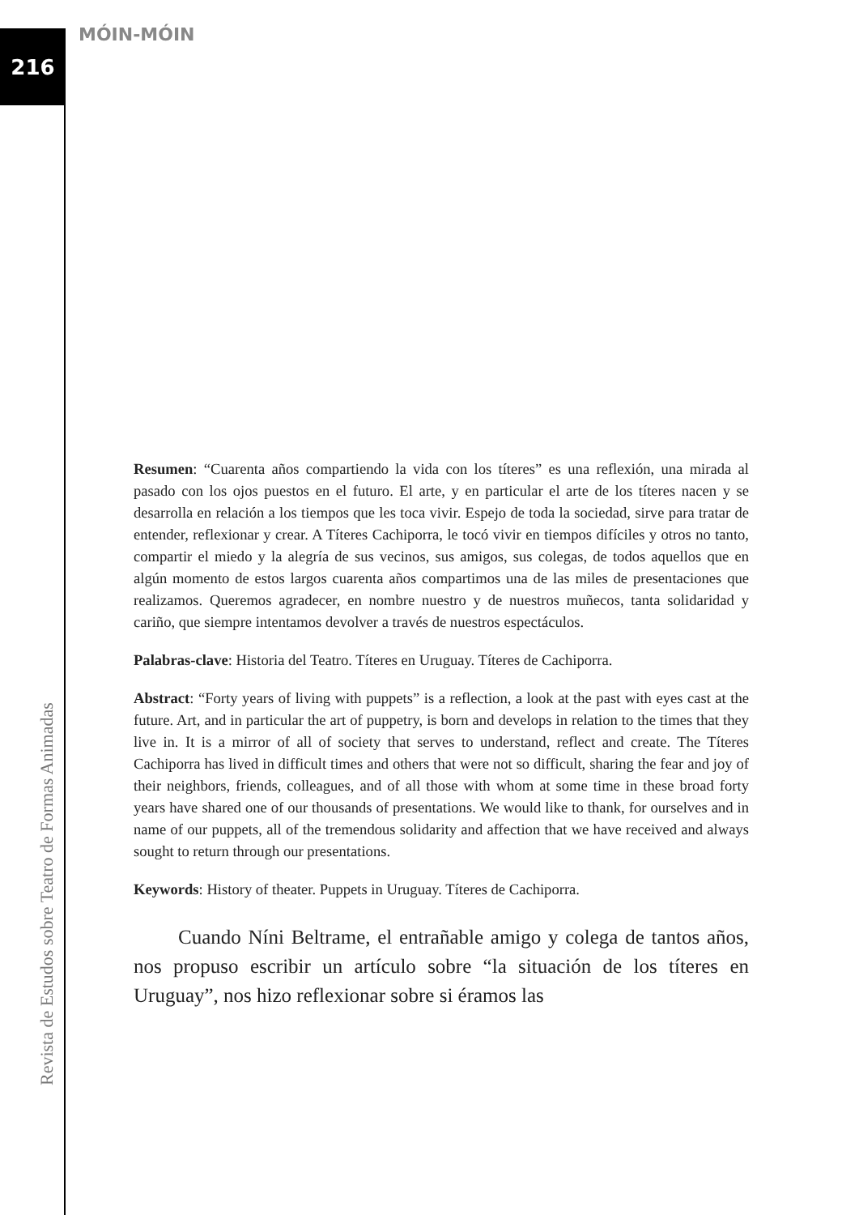216 MÓIN-MÓIN
Revista de Estudos sobre Teatro de Formas Animadas
Resumen: “Cuarenta años compartiendo la vida con los títeres” es una reflexión, una mirada al pasado con los ojos puestos en el futuro. El arte, y en particular el arte de los títeres nacen y se desarrolla en relación a los tiempos que les toca vivir. Espejo de toda la sociedad, sirve para tratar de entender, reflexionar y crear. A Títeres Cachiporra, le tocó vivir en tiempos difíciles y otros no tanto, compartir el miedo y la alegría de sus vecinos, sus amigos, sus colegas, de todos aquellos que en algún momento de estos largos cuarenta años compartimos una de las miles de presentaciones que realizamos. Queremos agradecer, en nombre nuestro y de nuestros muñecos, tanta solidaridad y cariño, que siempre intentamos devolver a través de nuestros espectáculos.
Palabras-clave: Historia del Teatro. Títeres en Uruguay. Títeres de Cachiporra.
Abstract: “Forty years of living with puppets” is a reflection, a look at the past with eyes cast at the future. Art, and in particular the art of puppetry, is born and develops in relation to the times that they live in. It is a mirror of all of society that serves to understand, reflect and create. The Títeres Cachiporra has lived in difficult times and others that were not so difficult, sharing the fear and joy of their neighbors, friends, colleagues, and of all those with whom at some time in these broad forty years have shared one of our thousands of presentations. We would like to thank, for ourselves and in name of our puppets, all of the tremendous solidarity and affection that we have received and always sought to return through our presentations.
Keywords: History of theater. Puppets in Uruguay. Títeres de Cachiporra.
Cuando Níni Beltrame, el entrañable amigo y colega de tantos años, nos propuso escribir un artículo sobre “la situación de los títeres en Uruguay”, nos hizo reflexionar sobre si éramos las